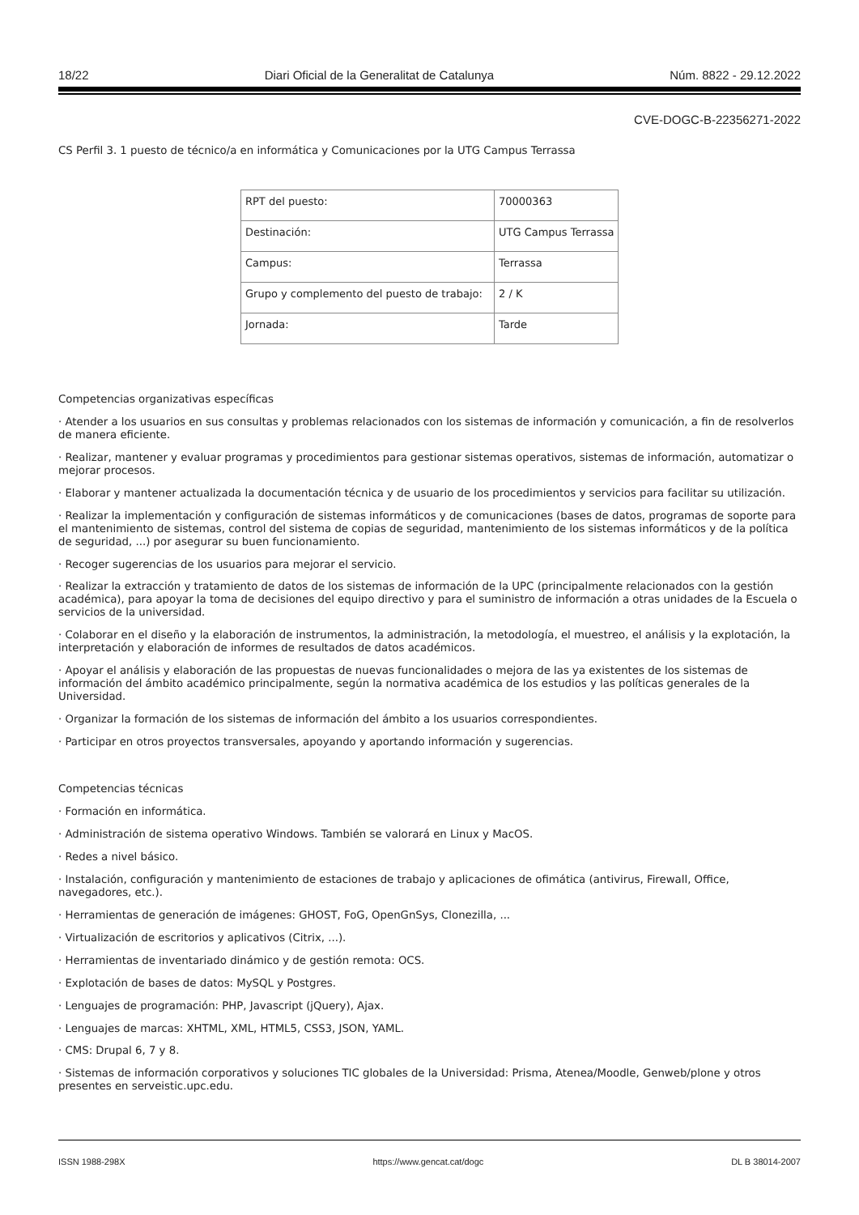18/22 Diari Oficial de la Generalitat de Catalunya Núm. 8822 - 29.12.2022
CVE-DOGC-B-22356271-2022
CS Perfil 3. 1 puesto de técnico/a en informática y Comunicaciones por la UTG Campus Terrassa
| RPT del puesto: | 70000363 |
| Destinación: | UTG Campus Terrassa |
| Campus: | Terrassa |
| Grupo y complemento del puesto de trabajo: | 2 / K |
| Jornada: | Tarde |
Competencias organizativas específicas
· Atender a los usuarios en sus consultas y problemas relacionados con los sistemas de información y comunicación, a fin de resolverlos de manera eficiente.
· Realizar, mantener y evaluar programas y procedimientos para gestionar sistemas operativos, sistemas de información, automatizar o mejorar procesos.
· Elaborar y mantener actualizada la documentación técnica y de usuario de los procedimientos y servicios para facilitar su utilización.
· Realizar la implementación y configuración de sistemas informáticos y de comunicaciones (bases de datos, programas de soporte para el mantenimiento de sistemas, control del sistema de copias de seguridad, mantenimiento de los sistemas informáticos y de la política de seguridad, ...) por asegurar su buen funcionamiento.
· Recoger sugerencias de los usuarios para mejorar el servicio.
· Realizar la extracción y tratamiento de datos de los sistemas de información de la UPC (principalmente relacionados con la gestión académica), para apoyar la toma de decisiones del equipo directivo y para el suministro de información a otras unidades de la Escuela o servicios de la universidad.
· Colaborar en el diseño y la elaboración de instrumentos, la administración, la metodología, el muestreo, el análisis y la explotación, la interpretación y elaboración de informes de resultados de datos académicos.
· Apoyar el análisis y elaboración de las propuestas de nuevas funcionalidades o mejora de las ya existentes de los sistemas de información del ámbito académico principalmente, según la normativa académica de los estudios y las políticas generales de la Universidad.
· Organizar la formación de los sistemas de información del ámbito a los usuarios correspondientes.
· Participar en otros proyectos transversales, apoyando y aportando información y sugerencias.
Competencias técnicas
· Formación en informática.
· Administración de sistema operativo Windows. También se valorará en Linux y MacOS.
· Redes a nivel básico.
· Instalación, configuración y mantenimiento de estaciones de trabajo y aplicaciones de ofimática (antivirus, Firewall, Office, navegadores, etc.).
· Herramientas de generación de imágenes: GHOST, FoG, OpenGnSys, Clonezilla, ...
· Virtualización de escritorios y aplicativos (Citrix, ...).
· Herramientas de inventariado dinámico y de gestión remota: OCS.
· Explotación de bases de datos: MySQL y Postgres.
· Lenguajes de programación: PHP, Javascript (jQuery), Ajax.
· Lenguajes de marcas: XHTML, XML, HTML5, CSS3, JSON, YAML.
· CMS: Drupal 6, 7 y 8.
· Sistemas de información corporativos y soluciones TIC globales de la Universidad: Prisma, Atenea/Moodle, Genweb/plone y otros presentes en serveistic.upc.edu.
ISSN 1988-298X https://www.gencat.cat/dogc DL B 38014-2007